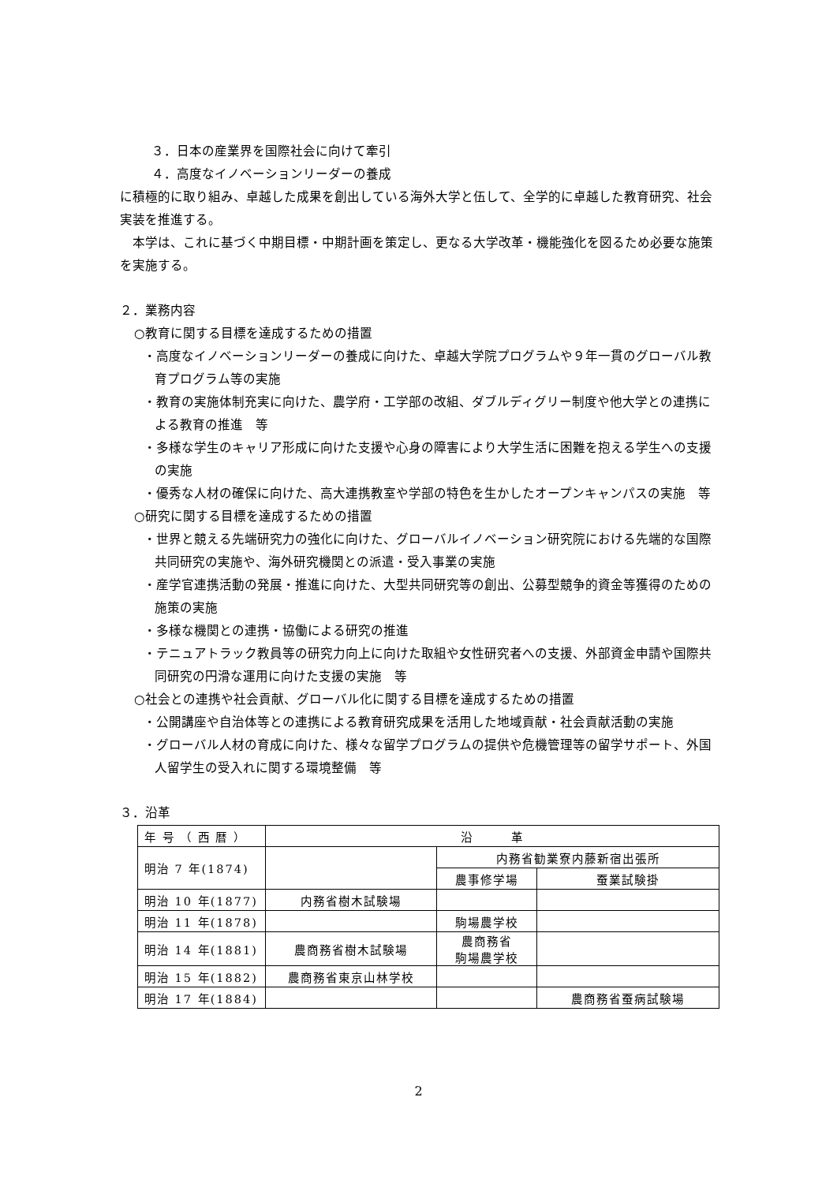３．日本の産業界を国際社会に向けて牽引
４．高度なイノベーションリーダーの養成
に積極的に取り組み、卓越した成果を創出している海外大学と伍して、全学的に卓越した教育研究、社会実装を推進する。
　本学は、これに基づく中期目標・中期計画を策定し、更なる大学改革・機能強化を図るため必要な施策を実施する。
２．業務内容
○教育に関する目標を達成するための措置
・高度なイノベーションリーダーの養成に向けた、卓越大学院プログラムや９年一貫のグローバル教育プログラム等の実施
・教育の実施体制充実に向けた、農学府・工学部の改組、ダブルディグリー制度や他大学との連携による教育の推進　等
・多様な学生のキャリア形成に向けた支援や心身の障害により大学生活に困難を抱える学生への支援の実施
・優秀な人材の確保に向けた、高大連携教室や学部の特色を生かしたオープンキャンパスの実施　等
○研究に関する目標を達成するための措置
・世界と競える先端研究力の強化に向けた、グローバルイノベーション研究院における先端的な国際共同研究の実施や、海外研究機関との派遣・受入事業の実施
・産学官連携活動の発展・推進に向けた、大型共同研究等の創出、公募型競争的資金等獲得のための施策の実施
・多様な機関との連携・協働による研究の推進
・テニュアトラック教員等の研究力向上に向けた取組や女性研究者への支援、外部資金申請や国際共同研究の円滑な運用に向けた支援の実施　等
○社会との連携や社会貢献、グローバル化に関する目標を達成するための措置
・公開講座や自治体等との連携による教育研究成果を活用した地域貢献・社会貢献活動の実施
・グローバル人材の育成に向けた、様々な留学プログラムの提供や危機管理等の留学サポート、外国人留学生の受入れに関する環境整備　等
３．沿革
| 年 号 （ 西 暦 ） | 沿 革 | | |
| 明治 7 年(1874) | | 内務省勧業寮内藤新宿出張所 | |
| | | 農事修学場 | 蚕業試験掛 |
| 明治 10 年(1877) | 内務省樹木試験場 | | |
| 明治 11 年(1878) | | 駒場農学校 | |
| 明治 14 年(1881) | 農商務省樹木試験場 | 農商務省 駒場農学校 | |
| 明治 15 年(1882) | 農商務省東京山林学校 | | |
| 明治 17 年(1884) | | | 農商務省蚕病試験場 |
2